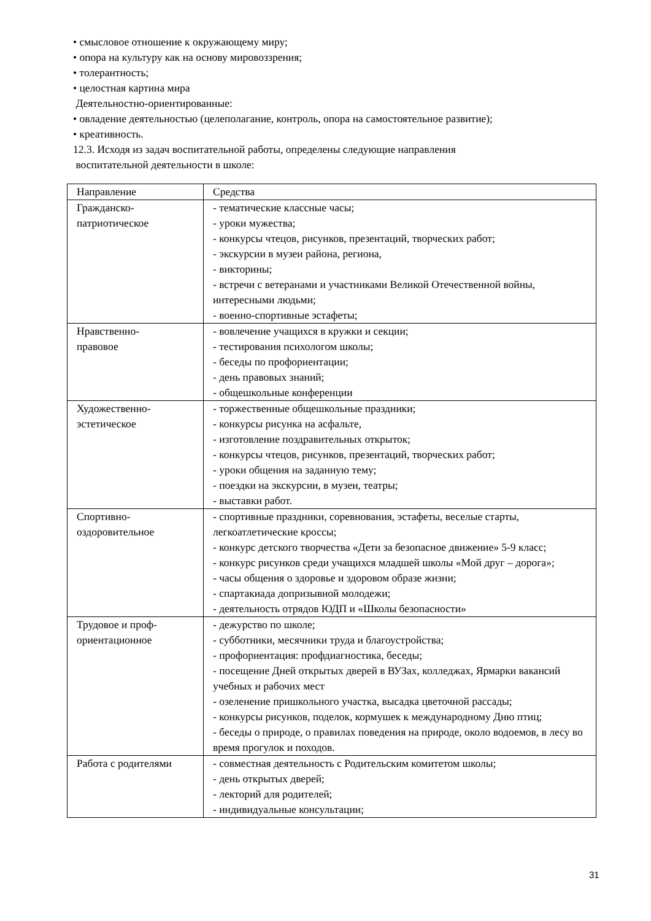• смысловое отношение к окружающему миру;
• опора на культуру как на основу мировоззрения;
• толерантность;
• целостная картина мира
Деятельностно-ориентированные:
• овладение деятельностью (целеполагание, контроль, опора на самостоятельное развитие);
• креативность.
12.3. Исходя из задач воспитательной работы, определены следующие направления
воспитательной деятельности в школе:
| Направление | Средства |
| Гражданско- патриотическое | - тематические классные часы; - уроки мужества; - конкурсы чтецов, рисунков, презентаций, творческих работ; - экскурсии в музеи района, региона, - викторины; - встречи с ветеранами и участниками Великой Отечественной войны, интересными людьми; - военно-спортивные эстафеты; |
| Нравственно- правовое | - вовлечение учащихся в кружки и секции; - тестирования психологом школы; - беседы по профориентации; - день правовых знаний; - общешкольные конференции |
| Художественно- эстетическое | - торжественные общешкольные праздники; - конкурсы рисунка на асфальте, - изготовление поздравительных открыток; - конкурсы чтецов, рисунков, презентаций, творческих работ; - уроки общения на заданную тему; - поездки на экскурсии, в музеи, театры; - выставки работ. |
| Спортивно- оздоровительное | - спортивные праздники, соревнования, эстафеты, веселые старты, легкоатлетические кроссы; - конкурс детского творчества «Дети за безопасное движение» 5-9 класс; - конкурс рисунков среди учащихся младшей школы «Мой друг – дорога»; - часы общения о здоровье и здоровом образе жизни; - спартакиада допризывной молодежи; - деятельность отрядов ЮДП и «Школы безопасности» |
| Трудовое и проф- ориентационное | - дежурство по школе; - субботники, месячники труда и благоустройства; - профориентация: профдиагностика, беседы; - посещение Дней открытых дверей в ВУЗах, колледжах, Ярмарки вакансий учебных и рабочих мест - озеленение пришкольного участка, высадка цветочной рассады; - конкурсы рисунков, поделок, кормушек к международному Дню птиц; - беседы о природе, о правилах поведения на природе, около водоемов, в лесу во время прогулок и походов. |
| Работа с родителями | - совместная деятельность с Родительским комитетом школы; - день открытых дверей; - лекторий для родителей; - индивидуальные консультации; |
31